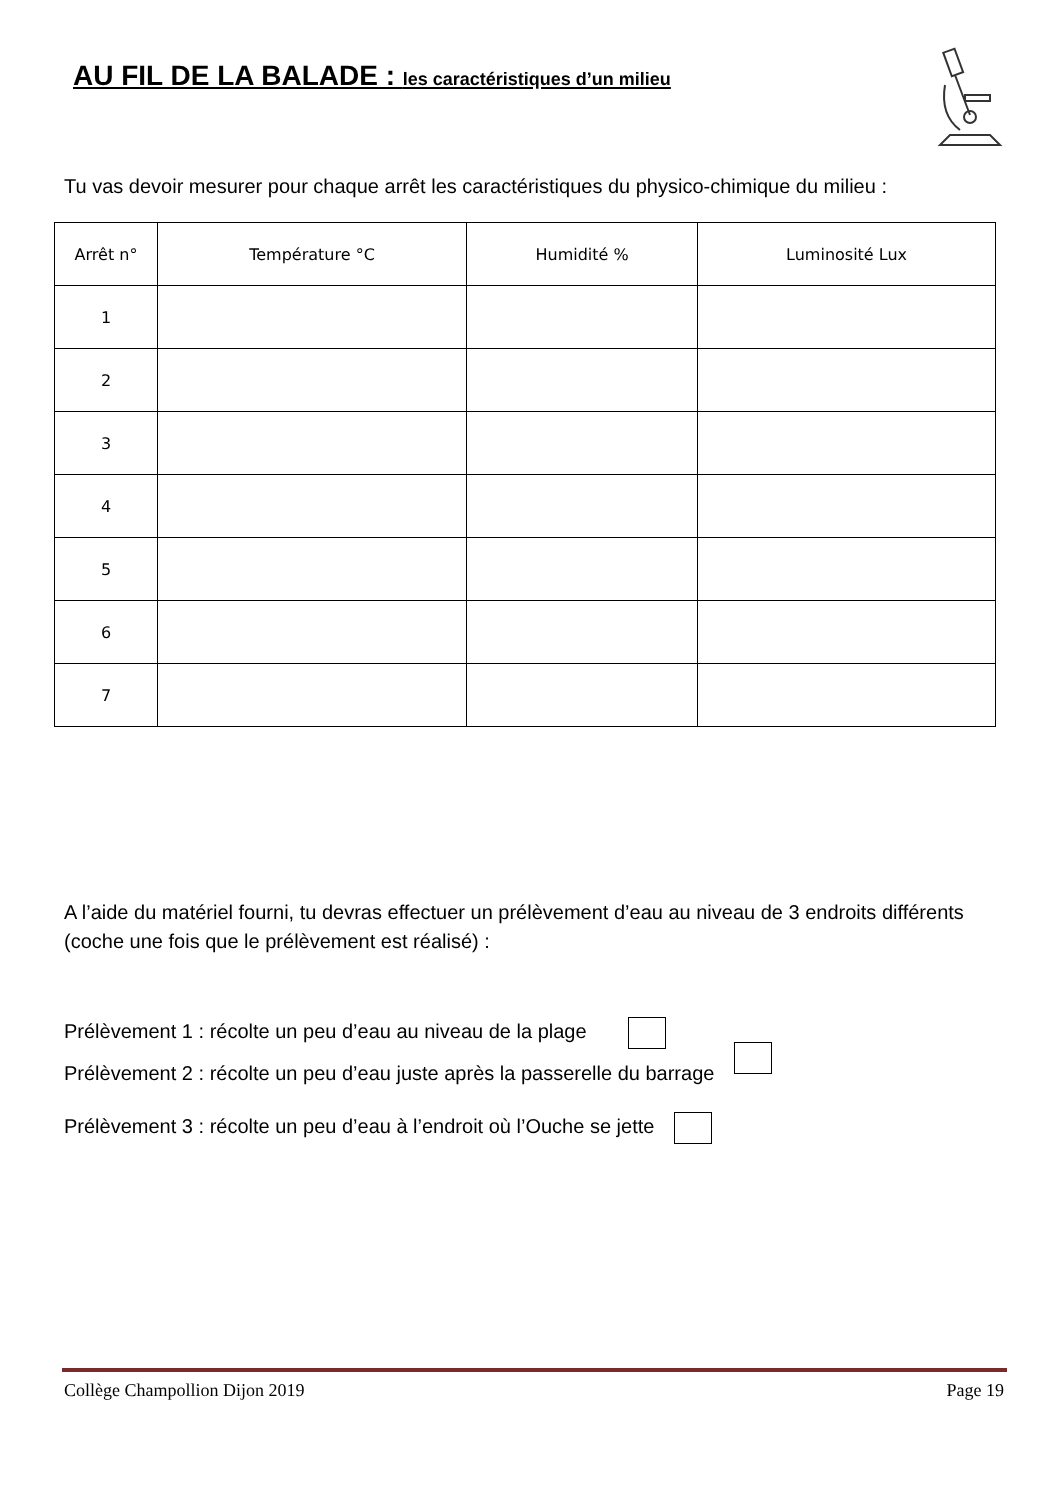AU FIL DE LA BALADE : les caractéristiques d’un milieu
Tu vas devoir mesurer pour chaque arrêt les caractéristiques du physico-chimique du milieu :
| Arrêt n° | Température °C | Humidité % | Luminosité Lux |
| --- | --- | --- | --- |
| 1 | | | |
| 2 | | | |
| 3 | | | |
| 4 | | | |
| 5 | | | |
| 6 | | | |
| 7 | | | |
A l’aide du matériel fourni, tu devras effectuer un prélèvement d’eau au niveau de 3 endroits différents (coche une fois que le prélèvement est réalisé) :
Prélèvement 1 : récolte un peu d’eau au niveau de la plage
Prélèvement 2 : récolte un peu d’eau juste après la passerelle du barrage
Prélèvement 3 : récolte un peu d’eau à l’endroit où l’Ouche se jette
Collège Champollion Dijon 2019 Page 19